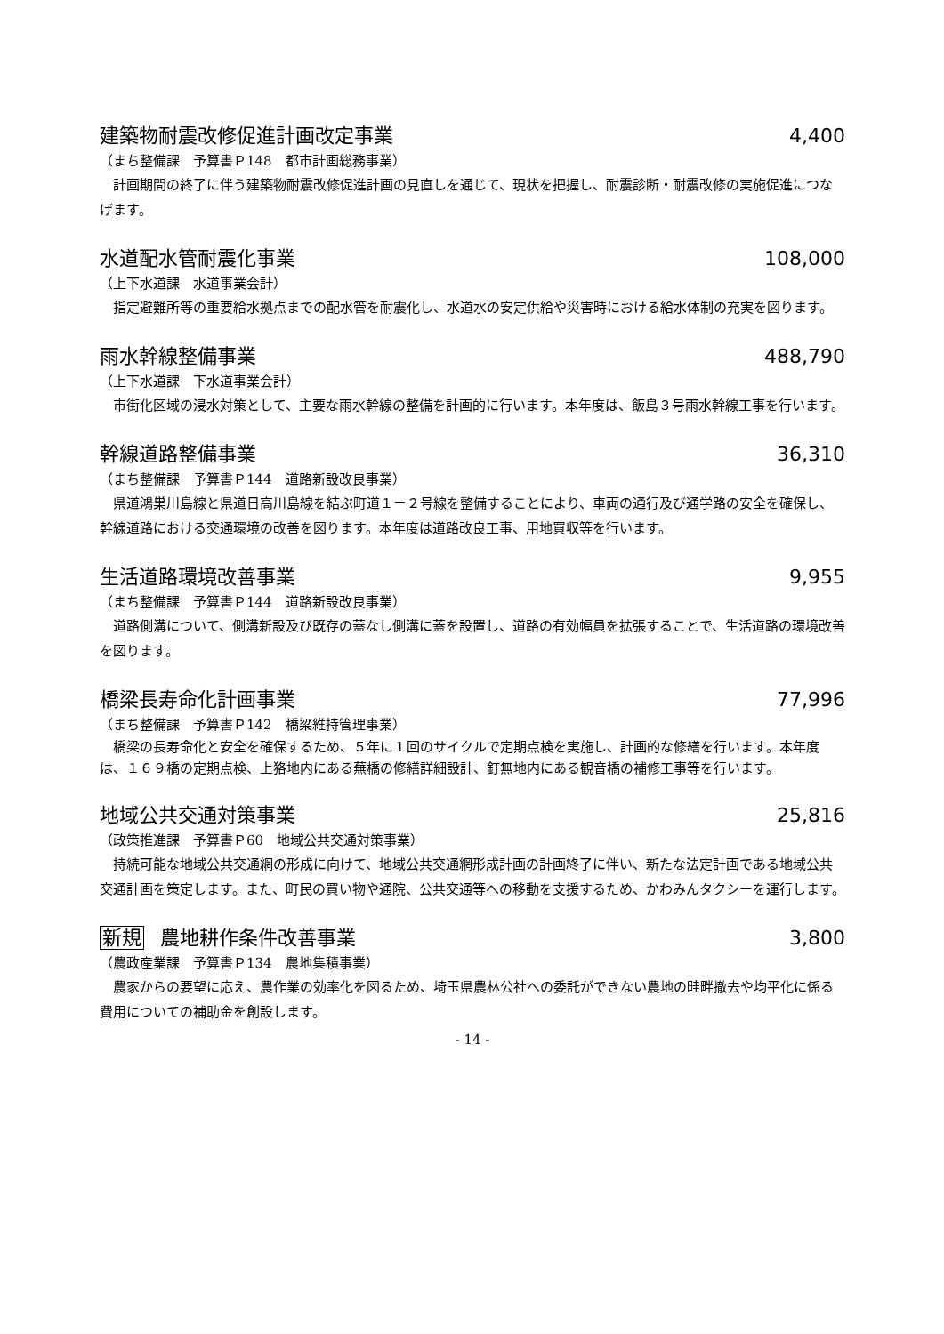建築物耐震改修促進計画改定事業 4,400
（まち整備課　予算書Ｐ148　都市計画総務事業）
計画期間の終了に伴う建築物耐震改修促進計画の見直しを通じて、現状を把握し、耐震診断・耐震改修の実施促進につなげます。
水道配水管耐震化事業 108,000
（上下水道課　水道事業会計）
指定避難所等の重要給水拠点までの配水管を耐震化し、水道水の安定供給や災害時における給水体制の充実を図ります。
雨水幹線整備事業 488,790
（上下水道課　下水道事業会計）
市街化区域の浸水対策として、主要な雨水幹線の整備を計画的に行います。本年度は、飯島３号雨水幹線工事を行います。
幹線道路整備事業 36,310
（まち整備課　予算書Ｐ144　道路新設改良事業）
県道鴻巣川島線と県道日高川島線を結ぶ町道１－２号線を整備することにより、車両の通行及び通学路の安全を確保し、幹線道路における交通環境の改善を図ります。本年度は道路改良工事、用地買収等を行います。
生活道路環境改善事業 9,955
（まち整備課　予算書Ｐ144　道路新設改良事業）
道路側溝について、側溝新設及び既存の蓋なし側溝に蓋を設置し、道路の有効幅員を拡張することで、生活道路の環境改善を図ります。
橋梁長寿命化計画事業 77,996
（まち整備課　予算書Ｐ142　橋梁維持管理事業）
橋梁の長寿命化と安全を確保するため、５年に１回のサイクルで定期点検を実施し、計画的な修繕を行います。本年度は、１６９橋の定期点検、上狢地内にある蕪橋の修繕詳細設計、釘無地内にある観音橋の補修工事等を行います。
地域公共交通対策事業 25,816
（政策推進課　予算書Ｐ60　地域公共交通対策事業）
持続可能な地域公共交通網の形成に向けて、地域公共交通網形成計画の計画終了に伴い、新たな法定計画である地域公共交通計画を策定します。また、町民の買い物や通院、公共交通等への移動を支援するため、かわみんタクシーを運行します。
新規 農地耕作条件改善事業 3,800
（農政産業課　予算書Ｐ134　農地集積事業）
農家からの要望に応え、農作業の効率化を図るため、埼玉県農林公社への委託ができない農地の畦畔撤去や均平化に係る費用についての補助金を創設します。
- 14 -